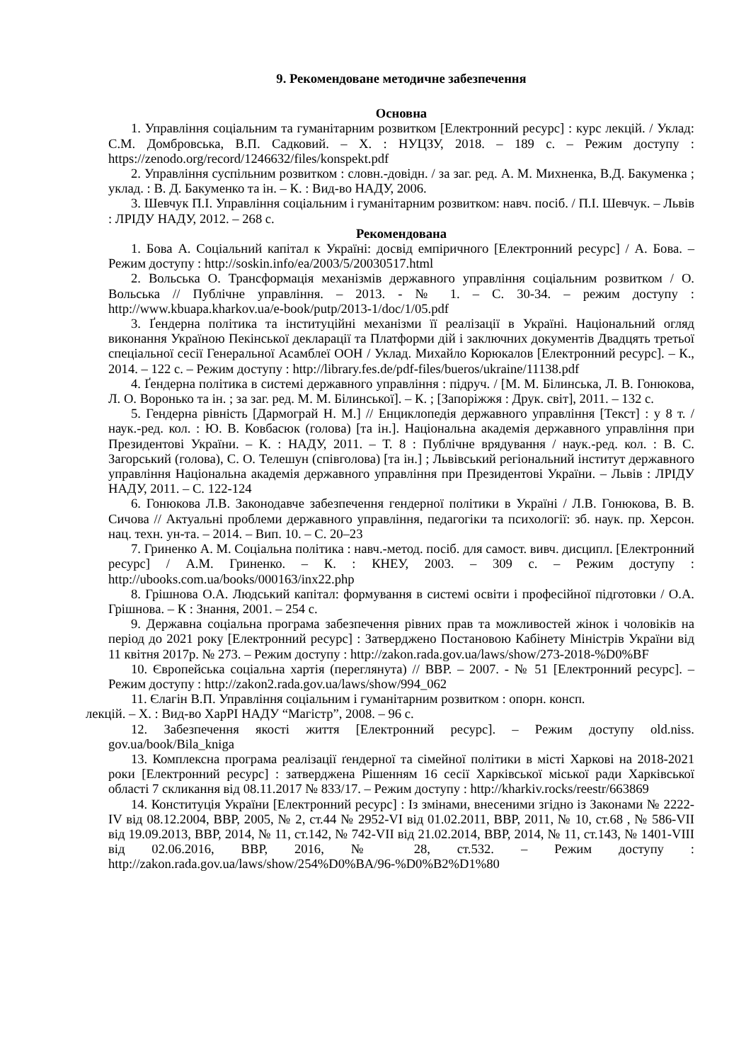9. Рекомендоване методичне забезпечення
Основна
1. Управління соціальним та гуманітарним розвитком [Електронний ресурс] : курс лекцій. / Уклад: С.М. Домбровська, В.П. Садковий. – Х. : НУЦЗУ, 2018. – 189 с. – Режим доступу : https://zenodo.org/record/1246632/files/konspekt.pdf
2. Управління суспільним розвитком : словн.-довідн. / за заг. ред. А. М. Михненка, В.Д. Бакуменка ; уклад. : В. Д. Бакуменко та ін. – К. : Вид-во НАДУ, 2006.
3. Шевчук П.І. Управління соціальним і гуманітарним розвитком: навч. посіб. / П.І. Шевчук. – Львів : ЛРІДУ НАДУ, 2012. – 268 с.
Рекомендована
1. Бова А. Соціальний капітал к Україні: досвід емпіричного [Електронний ресурс] / А. Бова. – Режим доступу : http://soskin.info/ea/2003/5/20030517.html
2. Вольська О. Трансформація механізмів державного управління соціальним розвитком / О. Вольська // Публічне управління. – 2013. - № 1. – С. 30-34. – режим доступу : http://www.kbuapa.kharkov.ua/e-book/putp/2013-1/doc/1/05.pdf
3. Ґендерна політика та інституційні механізми її реалізації в Україні. Національний огляд виконання Україною Пекінської декларації та Платформи дій і заключних документів Двадцять третьої спеціальної сесії Генеральної Асамблеї ООН / Уклад. Михайло Корюкалов [Електронний ресурс]. – К., 2014. – 122 с. – Режим доступу : http://library.fes.de/pdf-files/bueros/ukraine/11138.pdf
4. Ґендерна політика в системі державного управління : підруч. / [М. М. Білинська, Л. В. Гонюкова, Л. О. Воронько та ін. ; за заг. ред. М. М. Білинської]. – К. ; [Запоріжжя : Друк. світ], 2011. – 132 с.
5. Гендерна рівність [Дармограй Н. М.] // Енциклопедія державного управління [Текст] : у 8 т. / наук.-ред. кол. : Ю. В. Ковбасюк (голова) [та ін.]. Національна академія державного управління при Президентові України. – К. : НАДУ, 2011. – Т. 8 : Публічне врядування / наук.-ред. кол. : В. С. Загорський (голова), С. О. Телешун (співголова) [та ін.] ; Львівський регіональний інститут державного управління Національна академія державного управління при Президентові України. – Львів : ЛРІДУ НАДУ, 2011. – С. 122-124
6. Гонюкова Л.В. Законодавче забезпечення гендерної політики в Україні / Л.В. Гонюкова, В. В. Сичова // Актуальні проблеми державного управління, педагогіки та психології: зб. наук. пр. Херсон. нац. техн. ун-та. – 2014. – Вип. 10. – С. 20–23
7. Гриненко А. М. Соціальна політика : навч.-метод. посіб. для самост. вивч. дисципл. [Електронний ресурс] / А.М. Гриненко. – К. : КНЕУ, 2003. – 309 с. – Режим доступу : http://ubooks.com.ua/books/000163/inx22.php
8. Грішнова О.А. Людський капітал: формування в системі освіти і професійної підготовки / О.А. Грішнова. – К : Знання, 2001. – 254 с.
9. Державна соціальна програма забезпечення рівних прав та можливостей жінок і чоловіків на період до 2021 року [Електронний ресурс] : Затверджено Постановою Кабінету Міністрів України від 11 квітня 2017р. № 273. – Режим доступу : http://zakon.rada.gov.ua/laws/show/273-2018-%D0%BF
10. Європейська соціальна хартія (переглянута) // ВВР. – 2007. - № 51 [Електронний ресурс]. – Режим доступу : http://zakon2.rada.gov.ua/laws/show/994_062
11. Єлагін В.П. Управління соціальним і гуманітарним розвитком : опорн. консп.
лекцій. – Х. : Вид-во ХарРІ НАДУ “Магістр”, 2008. – 96 с.
12. Забезпечення якості життя [Електронний ресурс]. – Режим доступу old.niss. gov.ua/book/Bila_kniga
13. Комплексна програма реалізації ґендерної та сімейної політики в місті Харкові на 2018-2021 роки [Електронний ресурс] : затверджена Рішенням 16 сесії Харківської міської ради Харківської області 7 скликання від 08.11.2017 № 833/17. – Режим доступу : http://kharkiv.rocks/reestr/663869
14. Конституція України [Електронний ресурс] : Із змінами, внесеними згідно із Законами № 2222-IV від 08.12.2004, ВВР, 2005, № 2, ст.44 № 2952-VI від 01.02.2011, ВВР, 2011, № 10, ст.68 , № 586-VII від 19.09.2013, ВВР, 2014, № 11, ст.142, № 742-VII від 21.02.2014, ВВР, 2014, № 11, ст.143, № 1401-VIII від 02.06.2016, ВВР, 2016, № 28, ст.532. – Режим доступу : http://zakon.rada.gov.ua/laws/show/254%D0%BA/96-%D0%B2%D1%80